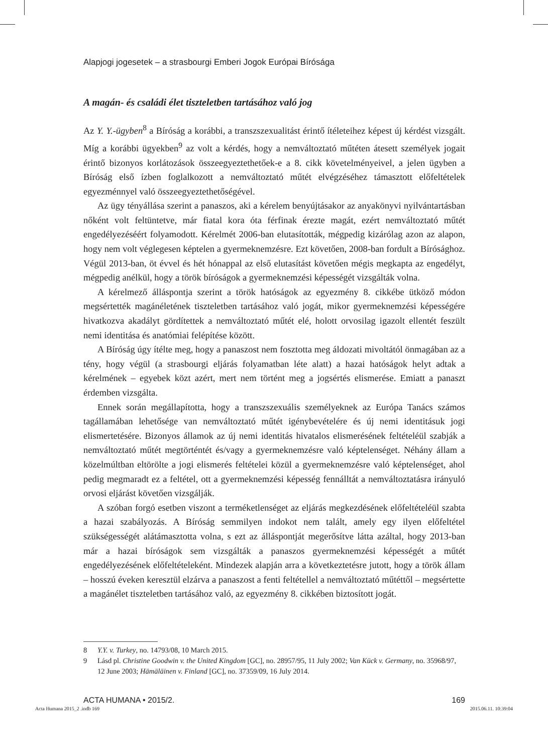Alapjogi jogesetek – a strasbourgi Emberi Jogok Európai Bírósága
A magán- és családi élet tiszteletben tartásához való jog
Az Y. Y.-ügyben<sup>8</sup> a Bíróság a korábbi, a transzszexualitást érintő ítéleteihez képest új kérdést vizsgált. Míg a korábbi ügyekben<sup>9</sup> az volt a kérdés, hogy a nemváltoztató műtéten átesett személyek jogait érintő bizonyos korlátozások összeegyeztethetőek-e a 8. cikk követelményeivel, a jelen ügyben a Bíróság első ízben foglalkozott a nemváltoztató műtét elvégzéséhez támasztott előfeltételek egyezménnyel való összeegyeztethetőségével.
Az ügy tényállása szerint a panaszos, aki a kérelem benyújtásakor az anyakönyvi nyilvántartásban nőként volt feltüntetve, már fiatal kora óta férfinak érezte magát, ezért nemváltoztató műtét engedélyezéséért folyamodott. Kérelmét 2006-ban elutasították, mégpedig kizárólag azon az alapon, hogy nem volt véglegesen képtelen a gyermeknemzésre. Ezt követően, 2008-ban fordult a Bírósághoz. Végül 2013-ban, öt évvel és hét hónappal az első elutasítást követően mégis megkapta az engedélyt, mégpedig anélkül, hogy a török bíróságok a gyermeknemzési képességét vizsgálták volna.
A kérelmező álláspontja szerint a török hatóságok az egyezmény 8. cikkébe ütköző módon megsértették magánéletének tiszteletben tartásához való jogát, mikor gyermeknemzési képességére hivatkozva akadályt gördítettek a nemváltoztató műtét elé, holott orvosilag igazolt ellentét feszült nemi identitása és anatómiai felépítése között.
A Bíróság úgy ítélte meg, hogy a panaszost nem fosztotta meg áldozati mivoltától önmagában az a tény, hogy végül (a strasbourgi eljárás folyamatban léte alatt) a hazai hatóságok helyt adtak a kérelmének – egyebek közt azért, mert nem történt meg a jogsértés elismerése. Emiatt a panaszt érdemben vizsgálta.
Ennek során megállapította, hogy a transzszexuális személyeknek az Európa Tanács számos tagállamában lehetősége van nemváltoztató műtét igénybevételére és új nemi identitásuk jogi elismertetésére. Bizonyos államok az új nemi identitás hivatalos elismerésének feltételéül szabják a nemváltoztató műtét megtörténtét és/vagy a gyermeknemzésre való képtelenséget. Néhány állam a közelmúltban eltörölte a jogi elismerés feltételei közül a gyermeknemzésre való képtelenséget, ahol pedig megmaradt ez a feltétel, ott a gyermeknemzési képesség fennálltát a nemváltoztatásra irányuló orvosi eljárást követően vizsgálják.
A szóban forgó esetben viszont a terméketlenséget az eljárás megkezdésének előfeltételéül szabta a hazai szabályozás. A Bíróság semmilyen indokot nem talált, amely egy ilyen előfeltétel szükségességét alátámasztotta volna, s ezt az álláspontját megerősítve látta azáltal, hogy 2013-ban már a hazai bíróságok sem vizsgálták a panaszos gyermeknemzési képességét a műtét engedélyezésének előfeltételeként. Mindezek alapján arra a következtetésre jutott, hogy a török állam – hosszú éveken keresztül elzárva a panaszost a fenti feltétellel a nemváltoztató műtéttől – megsértette a magánélet tiszteletben tartásához való, az egyezmény 8. cikkében biztosított jogát.
8 Y.Y. v. Turkey, no. 14793/08, 10 March 2015.
9 Lásd pl. Christine Goodwin v. the United Kingdom [GC], no. 28957/95, 11 July 2002; Van Kück v. Germany, no. 35968/97, 12 June 2003; Hämäläinen v. Finland [GC], no. 37359/09, 16 July 2014.
ACTA HUMANA • 2015/2. 169
Acta Humana 2015_2 .indb 169 2015.06.11. 10:39:04